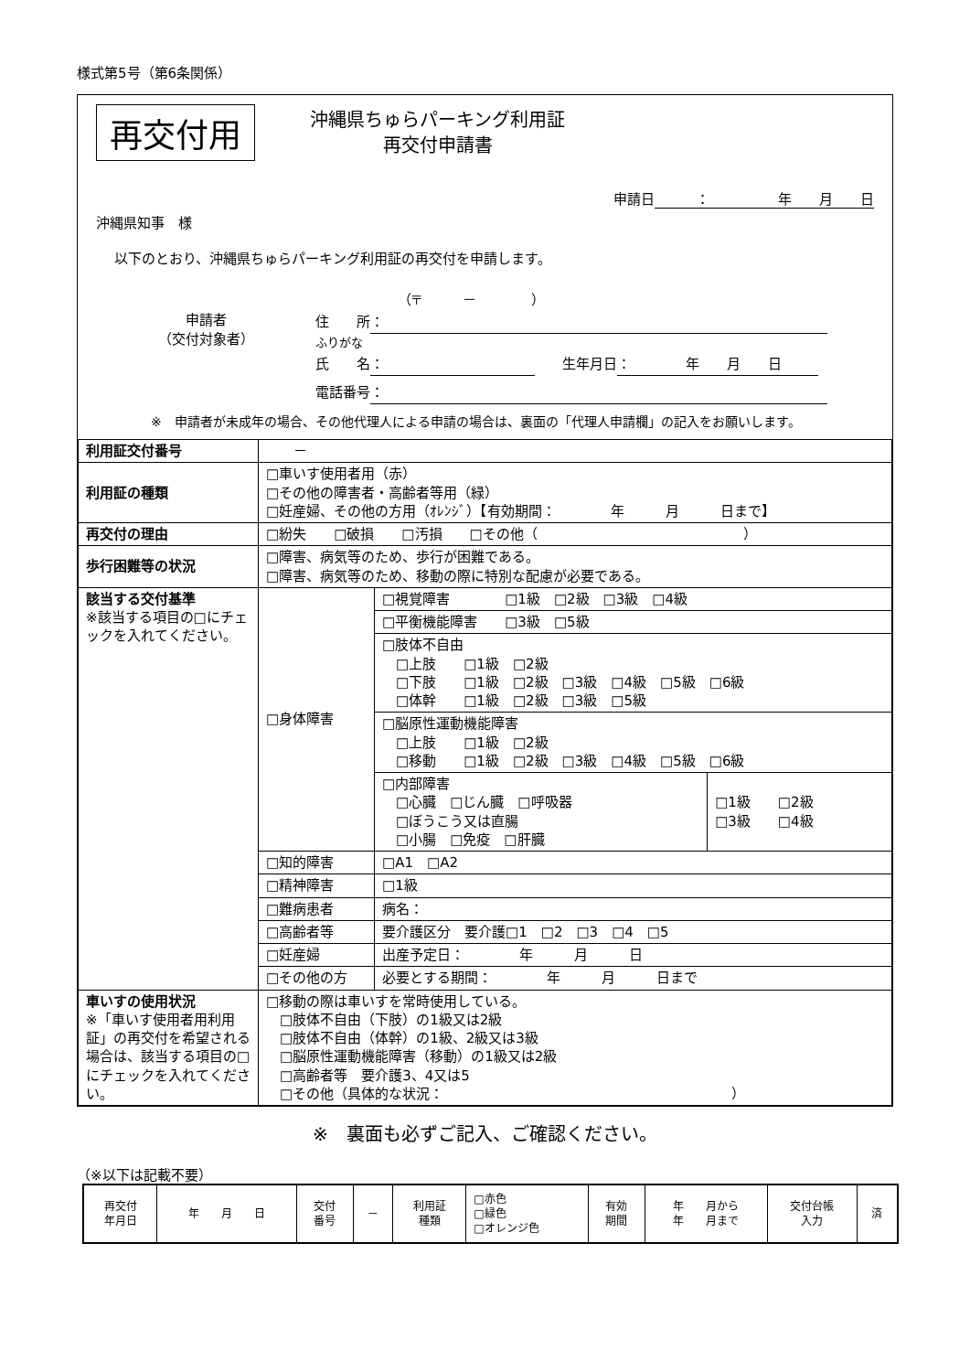様式第5号（第6条関係）
再交付用
沖縄県ちゅらパーキング利用証
再交付申請書
申請日 ：　　　　　年　　月　　日
沖縄県知事　様
以下のとおり、沖縄県ちゅらパーキング利用証の再交付を申請します。
申請者
（交付対象者）
（〒　　　－　　　　）
住　　所 ：
ふりがな
氏　　名 ：　　生年月日 ：　　　　年　　月　　日
電話番号 ：
※　申請者が未成年の場合、その他代理人による申請の場合は、裏面の「代理人申請欄」の記入をお願いします。
| 利用証交付番号 | － | | |
| 利用証の種類 | □車いす使用者用（赤） □その他の障害者・高齢者等用（緑） □妊産婦、その他の方用（ｵﾚﾝｼﾞ）【有効期間： 年 月 日まで】 | | |
| 再交付の理由 | □紛失 □破損 □汚損 □その他（ ） | | |
| 歩行困難等の状況 | □障害、病気等のため、歩行が困難である。 □障害、病気等のため、移動の際に特別な配慮が必要である。 | | |
| 該当する交付基準 ※該当する項目の□にチェックを入れてください。 | □身体障害 | □視覚障害 □1級 □2級 □3級 □4級 | |
| | | □平衡機能障害 □3級 □5級 | |
| | | □肢体不自由 □上肢 □1級 □2級 □下肢 □1級 □2級 □3級 □4級 □5級 □6級 □体幹 □1級 □2級 □3級 □5級 | |
| | | □脳原性運動機能障害 □上肢 □1級 □2級 □移動 □1級 □2級 □3級 □4級 □5級 □6級 | |
| | | □内部障害 □心臓 □じん臓 □呼吸器 □ぼうこう又は直腸 □小腸 □免疫 □肝臓 | □1級 □2級 □3級 □4級 |
| | □知的障害 | □A1 □A2 | |
| | □精神障害 | □1級 | |
| | □難病患者 | 病名： | |
| | □高齢者等 | 要介護区分 要介護□1 □2 □3 □4 □5 | |
| | □妊産婦 | 出産予定日： 年 月 日 | |
| | □その他の方 | 必要とする期間： 年 月 日まで | |
| 車いすの使用状況 ※「車いす使用者用利用証」の再交付を希望される場合は、該当する項目の□にチェックを入れてください。 | □移動の際は車いすを常時使用している。 □肢体不自由（下肢）の1級又は2級 □肢体不自由（体幹）の1級、2級又は3級 □脳原性運動機能障害（移動）の1級又は2級 □高齢者等 要介護3、4又は5 □その他（具体的な状況： ） | | |
※　裏面も必ずご記入、ご確認ください。
（※以下は記載不要）
| 再交付 年月日 | 年 月 日 | 交付 番号 | － | 利用証 種類 | □赤色 □緑色 □オレンジ色 | 有効 期間 | 年 月から 年 月まで | 交付台帳 入力 | 済 |